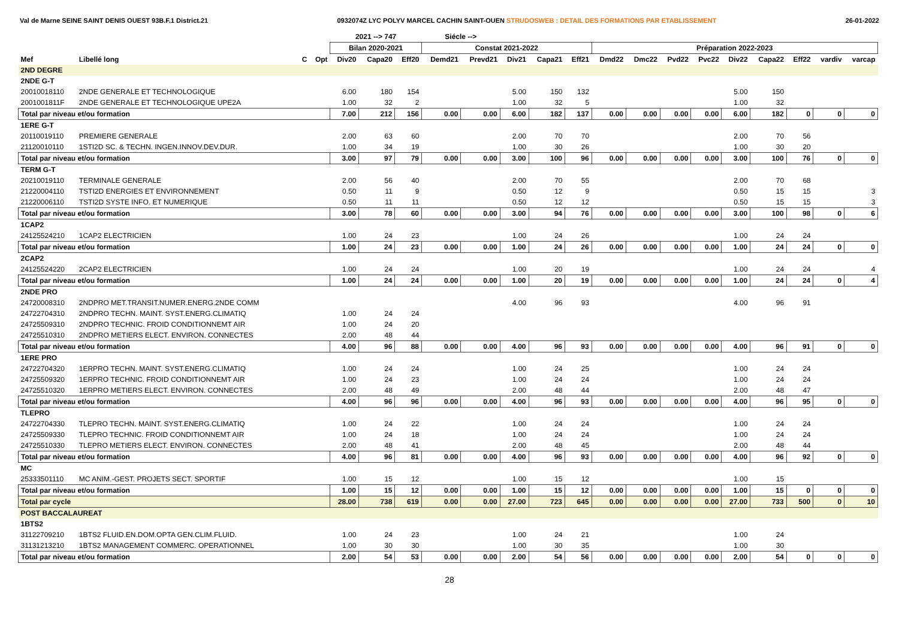Val de Marne SEINE SAINT DENIS OUEST 93B.F.1 District.21 0932074Z LYC POLYV MARCEL CACHIN SAINT-OUEN STRUDOSWEB : DETAIL DES FORMATIONS PAR ETABLISSEMENT 26-01-2022
| | | | | 2021 --> 747 | | | Siécle --> | | | | | | | | | | | | | |
| --- | --- | --- | --- | --- | --- | --- | --- | --- | --- | --- | --- | --- | --- | --- | --- | --- | --- | --- | --- | --- |
| | | | | Bilan 2020-2021 | | | Constat 2021-2022 | | | | | Préparation 2022-2023 | | | | | | | | |
| Mef | Libellé long | C | Opt | Div20 | Capa20 | Eff20 | Demd21 | Prevd21 | Div21 | Capa21 | Eff21 | Dmd22 | Dmc22 | Pvd22 | Pvc22 | Div22 | Capa22 | Eff22 | vardiv | varcap |
| 2ND DEGRE | | | | | | | | | | | | | | | | | | | | |
| 2NDE G-T | | | | | | | | | | | | | | | | | | | | |
| 20010018110 | 2NDE GENERALE ET TECHNOLOGIQUE | | | 6.00 | 180 | 154 | | | 5.00 | 150 | 132 | | | | | 5.00 | 150 | | | |
| 2001001811F | 2NDE GENERALE ET TECHNOLOGIQUE UPE2A | | | 1.00 | 32 | 2 | | | 1.00 | 32 | 5 | | | | | 1.00 | 32 | | | |
| Total par niveau et/ou formation | | | | 7.00 | 212 | 156 | 0.00 | 0.00 | 6.00 | 182 | 137 | 0.00 | 0.00 | 0.00 | 0.00 | 6.00 | 182 | 0 | 0 | 0 |
| 1ERE G-T | | | | | | | | | | | | | | | | | | | | |
| 20110019110 | PREMIERE GENERALE | | | 2.00 | 63 | 60 | | | 2.00 | 70 | 70 | | | | | 2.00 | 70 | 56 | | |
| 21120010110 | 1STI2D SC. & TECHN. INGEN.INNOV.DEV.DUR. | | | 1.00 | 34 | 19 | | | 1.00 | 30 | 26 | | | | | 1.00 | 30 | 20 | | |
| Total par niveau et/ou formation | | | | 3.00 | 97 | 79 | 0.00 | 0.00 | 3.00 | 100 | 96 | 0.00 | 0.00 | 0.00 | 0.00 | 3.00 | 100 | 76 | 0 | 0 |
| TERM G-T | | | | | | | | | | | | | | | | | | | | |
| 20210019110 | TERMINALE GENERALE | | | 2.00 | 56 | 40 | | | 2.00 | 70 | 55 | | | | | 2.00 | 70 | 68 | | |
| 21220004110 | TSTI2D ENERGIES ET ENVIRONNEMENT | | | 0.50 | 11 | 9 | | | 0.50 | 12 | 9 | | | | | 0.50 | 15 | 15 | | 3 |
| 21220006110 | TSTI2D SYSTE INFO. ET NUMERIQUE | | | 0.50 | 11 | 11 | | | 0.50 | 12 | 12 | | | | | 0.50 | 15 | 15 | | 3 |
| Total par niveau et/ou formation | | | | 3.00 | 78 | 60 | 0.00 | 0.00 | 3.00 | 94 | 76 | 0.00 | 0.00 | 0.00 | 0.00 | 3.00 | 100 | 98 | 0 | 6 |
| 1CAP2 | | | | | | | | | | | | | | | | | | | | |
| 24125524210 | 1CAP2 ELECTRICIEN | | | 1.00 | 24 | 23 | | | 1.00 | 24 | 26 | | | | | 1.00 | 24 | 24 | | |
| Total par niveau et/ou formation | | | | 1.00 | 24 | 23 | 0.00 | 0.00 | 1.00 | 24 | 26 | 0.00 | 0.00 | 0.00 | 0.00 | 1.00 | 24 | 24 | 0 | 0 |
| 2CAP2 | | | | | | | | | | | | | | | | | | | | |
| 24125524220 | 2CAP2 ELECTRICIEN | | | 1.00 | 24 | 24 | | | 1.00 | 20 | 19 | | | | | 1.00 | 24 | 24 | | 4 |
| Total par niveau et/ou formation | | | | 1.00 | 24 | 24 | 0.00 | 0.00 | 1.00 | 20 | 19 | 0.00 | 0.00 | 0.00 | 0.00 | 1.00 | 24 | 24 | 0 | 4 |
| 2NDE PRO | | | | | | | | | | | | | | | | | | | | |
| 24720008310 | 2NDPRO MET.TRANSIT.NUMER.ENERG.2NDE COMM | | | | | | | | 4.00 | 96 | 93 | | | | | 4.00 | 96 | 91 | | |
| 24722704310 | 2NDPRO TECHN. MAINT. SYST.ENERG.CLIMATIQ | | | 1.00 | 24 | 24 | | | | | | | | | | | | | | |
| 24725509310 | 2NDPRO TECHNIC. FROID CONDITIONNEMT AIR | | | 1.00 | 24 | 20 | | | | | | | | | | | | | | |
| 24725510310 | 2NDPRO METIERS ELECT. ENVIRON. CONNECTES | | | 2.00 | 48 | 44 | | | | | | | | | | | | | | |
| Total par niveau et/ou formation | | | | 4.00 | 96 | 88 | 0.00 | 0.00 | 4.00 | 96 | 93 | 0.00 | 0.00 | 0.00 | 0.00 | 4.00 | 96 | 91 | 0 | 0 |
| 1ERE PRO | | | | | | | | | | | | | | | | | | | | |
| 24722704320 | 1ERPRO TECHN. MAINT. SYST.ENERG.CLIMATIQ | | | 1.00 | 24 | 24 | | | 1.00 | 24 | 25 | | | | | 1.00 | 24 | 24 | | |
| 24725509320 | 1ERPRO TECHNIC. FROID CONDITIONNEMT AIR | | | 1.00 | 24 | 23 | | | 1.00 | 24 | 24 | | | | | 1.00 | 24 | 24 | | |
| 24725510320 | 1ERPRO METIERS ELECT. ENVIRON. CONNECTES | | | 2.00 | 48 | 49 | | | 2.00 | 48 | 44 | | | | | 2.00 | 48 | 47 | | |
| Total par niveau et/ou formation | | | | 4.00 | 96 | 96 | 0.00 | 0.00 | 4.00 | 96 | 93 | 0.00 | 0.00 | 0.00 | 0.00 | 4.00 | 96 | 95 | 0 | 0 |
| TLEPRO | | | | | | | | | | | | | | | | | | | | |
| 24722704330 | TLEPRO TECHN. MAINT. SYST.ENERG.CLIMATIQ | | | 1.00 | 24 | 22 | | | 1.00 | 24 | 24 | | | | | 1.00 | 24 | 24 | | |
| 24725509330 | TLEPRO TECHNIC. FROID CONDITIONNEMT AIR | | | 1.00 | 24 | 18 | | | 1.00 | 24 | 24 | | | | | 1.00 | 24 | 24 | | |
| 24725510330 | TLEPRO METIERS ELECT. ENVIRON. CONNECTES | | | 2.00 | 48 | 41 | | | 2.00 | 48 | 45 | | | | | 2.00 | 48 | 44 | | |
| Total par niveau et/ou formation | | | | 4.00 | 96 | 81 | 0.00 | 0.00 | 4.00 | 96 | 93 | 0.00 | 0.00 | 0.00 | 0.00 | 4.00 | 96 | 92 | 0 | 0 |
| MC | | | | | | | | | | | | | | | | | | | | |
| 25333501110 | MC ANIM.-GEST. PROJETS SECT. SPORTIF | | | 1.00 | 15 | 12 | | | 1.00 | 15 | 12 | | | | | 1.00 | 15 | | | |
| Total par niveau et/ou formation | | | | 1.00 | 15 | 12 | 0.00 | 0.00 | 1.00 | 15 | 12 | 0.00 | 0.00 | 0.00 | 0.00 | 1.00 | 15 | 0 | 0 | 0 |
| Total par cycle | | | | 28.00 | 738 | 619 | 0.00 | 0.00 | 27.00 | 723 | 645 | 0.00 | 0.00 | 0.00 | 0.00 | 27.00 | 733 | 500 | 0 | 10 |
| POST BACCALAUREAT | | | | | | | | | | | | | | | | | | | | |
| 1BTS2 | | | | | | | | | | | | | | | | | | | | |
| 31122709210 | 1BTS2 FLUID.EN.DOM.OPTA GEN.CLIM.FLUID. | | | 1.00 | 24 | 23 | | | 1.00 | 24 | 21 | | | | | 1.00 | 24 | | | |
| 31131213210 | 1BTS2 MANAGEMENT COMMERC. OPERATIONNEL | | | 1.00 | 30 | 30 | | | 1.00 | 30 | 35 | | | | | 1.00 | 30 | | | |
| Total par niveau et/ou formation | | | | 2.00 | 54 | 53 | 0.00 | 0.00 | 2.00 | 54 | 56 | 0.00 | 0.00 | 0.00 | 0.00 | 2.00 | 54 | 0 | 0 | 0 |
28